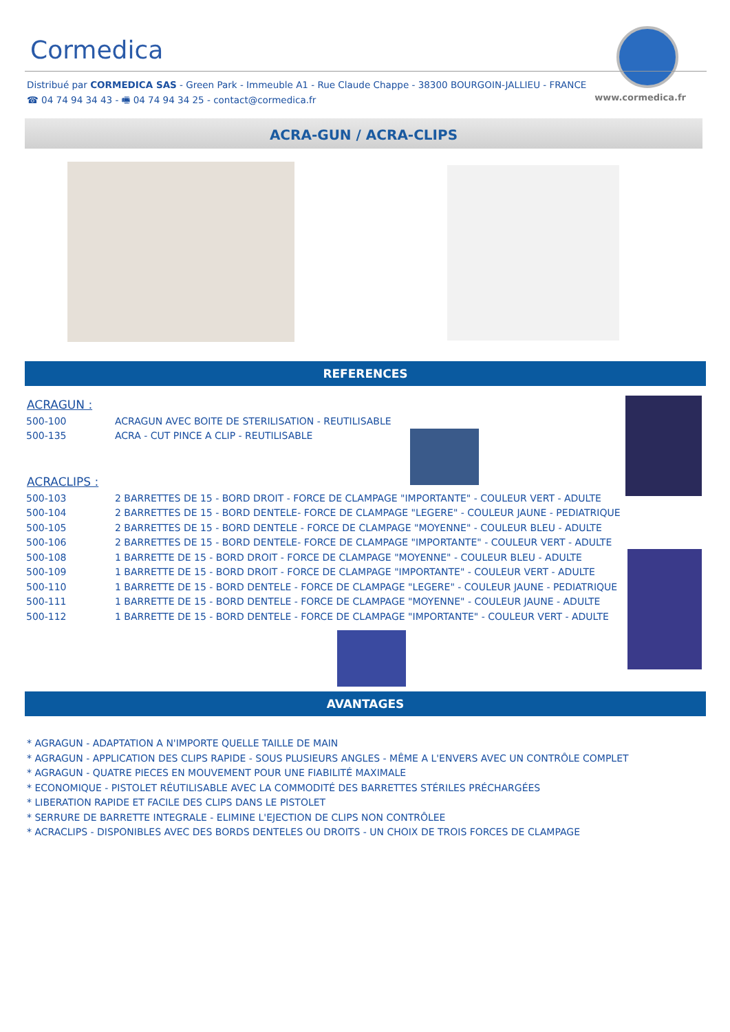Cormedica
Distribué par CORMEDICA SAS - Green Park - Immeuble A1 - Rue Claude Chappe - 38300 BOURGOIN-JALLIEU - FRANCE
☎ 04 74 94 34 43 - 🖷 04 74 94 34 25 - contact@cormedica.fr
www.cormedica.fr
ACRA-GUN / ACRA-CLIPS
REFERENCES
ACRAGUN :
| 500-100 | ACRAGUN AVEC BOITE DE STERILISATION - REUTILISABLE |
| 500-135 | ACRA - CUT PINCE A CLIP - REUTILISABLE |
ACRACLIPS :
| 500-103 | 2 BARRETTES DE 15 - BORD DROIT - FORCE DE CLAMPAGE "IMPORTANTE" - COULEUR VERT - ADULTE |
| 500-104 | 2 BARRETTES DE 15 - BORD DENTELE- FORCE DE CLAMPAGE "LEGERE" - COULEUR JAUNE - PEDIATRIQUE |
| 500-105 | 2 BARRETTES DE 15 - BORD DENTELE - FORCE DE CLAMPAGE "MOYENNE" - COULEUR BLEU - ADULTE |
| 500-106 | 2 BARRETTES DE 15 - BORD DENTELE- FORCE DE CLAMPAGE "IMPORTANTE" - COULEUR VERT - ADULTE |
| 500-108 | 1 BARRETTE DE 15 - BORD DROIT - FORCE DE CLAMPAGE "MOYENNE" - COULEUR BLEU - ADULTE |
| 500-109 | 1 BARRETTE DE 15 - BORD DROIT - FORCE DE CLAMPAGE "IMPORTANTE" - COULEUR VERT - ADULTE |
| 500-110 | 1 BARRETTE DE 15 - BORD DENTELE - FORCE DE CLAMPAGE "LEGERE" - COULEUR JAUNE - PEDIATRIQUE |
| 500-111 | 1 BARRETTE DE 15 - BORD DENTELE - FORCE DE CLAMPAGE "MOYENNE" - COULEUR JAUNE - ADULTE |
| 500-112 | 1 BARRETTE DE 15 - BORD DENTELE - FORCE DE CLAMPAGE "IMPORTANTE" - COULEUR VERT - ADULTE |
AVANTAGES
* AGRAGUN - ADAPTATION A N'IMPORTE QUELLE TAILLE DE MAIN
* AGRAGUN - APPLICATION DES CLIPS RAPIDE - SOUS PLUSIEURS ANGLES - MÊME A L'ENVERS AVEC UN CONTRÔLE COMPLET
* AGRAGUN - QUATRE PIECES EN MOUVEMENT POUR UNE FIABILITÉ MAXIMALE
* ECONOMIQUE - PISTOLET RÉUTILISABLE AVEC LA COMMODITÉ DES BARRETTES STÉRILES PRÉCHARGÉES
* LIBERATION RAPIDE ET FACILE DES CLIPS DANS LE PISTOLET
* SERRURE DE BARRETTE INTEGRALE - ELIMINE L'EJECTION DE CLIPS NON CONTRÔLEE
* ACRACLIPS - DISPONIBLES AVEC DES BORDS DENTELES OU DROITS - UN CHOIX DE TROIS FORCES DE CLAMPAGE